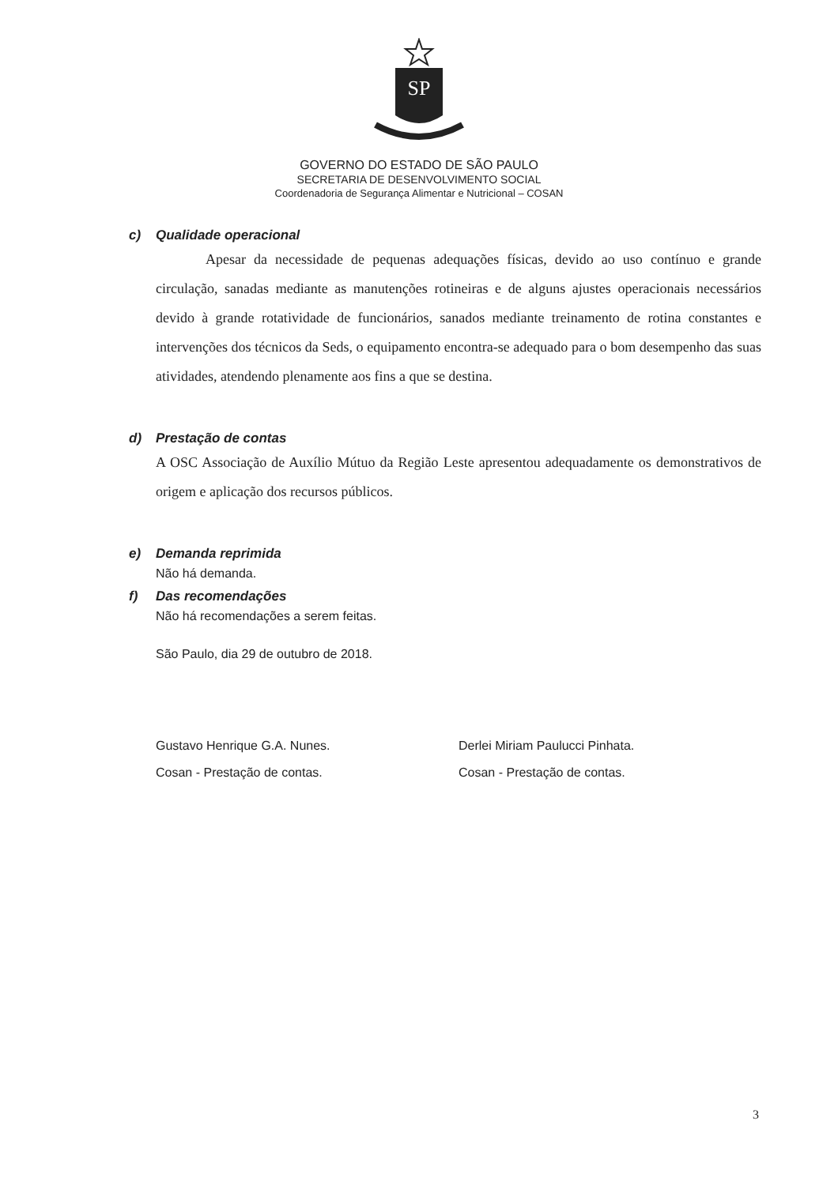SP
GOVERNO DO ESTADO DE SÃO PAULO
SECRETARIA DE DESENVOLVIMENTO SOCIAL
Coordenadoria de Segurança Alimentar e Nutricional – COSAN
c) Qualidade operacional
Apesar da necessidade de pequenas adequações físicas, devido ao uso contínuo e grande circulação, sanadas mediante as manutenções rotineiras e de alguns ajustes operacionais necessários devido à grande rotatividade de funcionários, sanados mediante treinamento de rotina constantes e intervenções dos técnicos da Seds, o equipamento encontra-se adequado para o bom desempenho das suas atividades, atendendo plenamente aos fins a que se destina.
d) Prestação de contas
A OSC Associação de Auxílio Mútuo da Região Leste apresentou adequadamente os demonstrativos de origem e aplicação dos recursos públicos.
e) Demanda reprimida
Não há demanda.
f) Das recomendações
Não há recomendações a serem feitas.
São Paulo, dia 29 de outubro de 2018.
Gustavo Henrique G.A. Nunes.
Cosan - Prestação de contas.
Derlei Miriam Paulucci Pinhata.
Cosan - Prestação de contas.
3